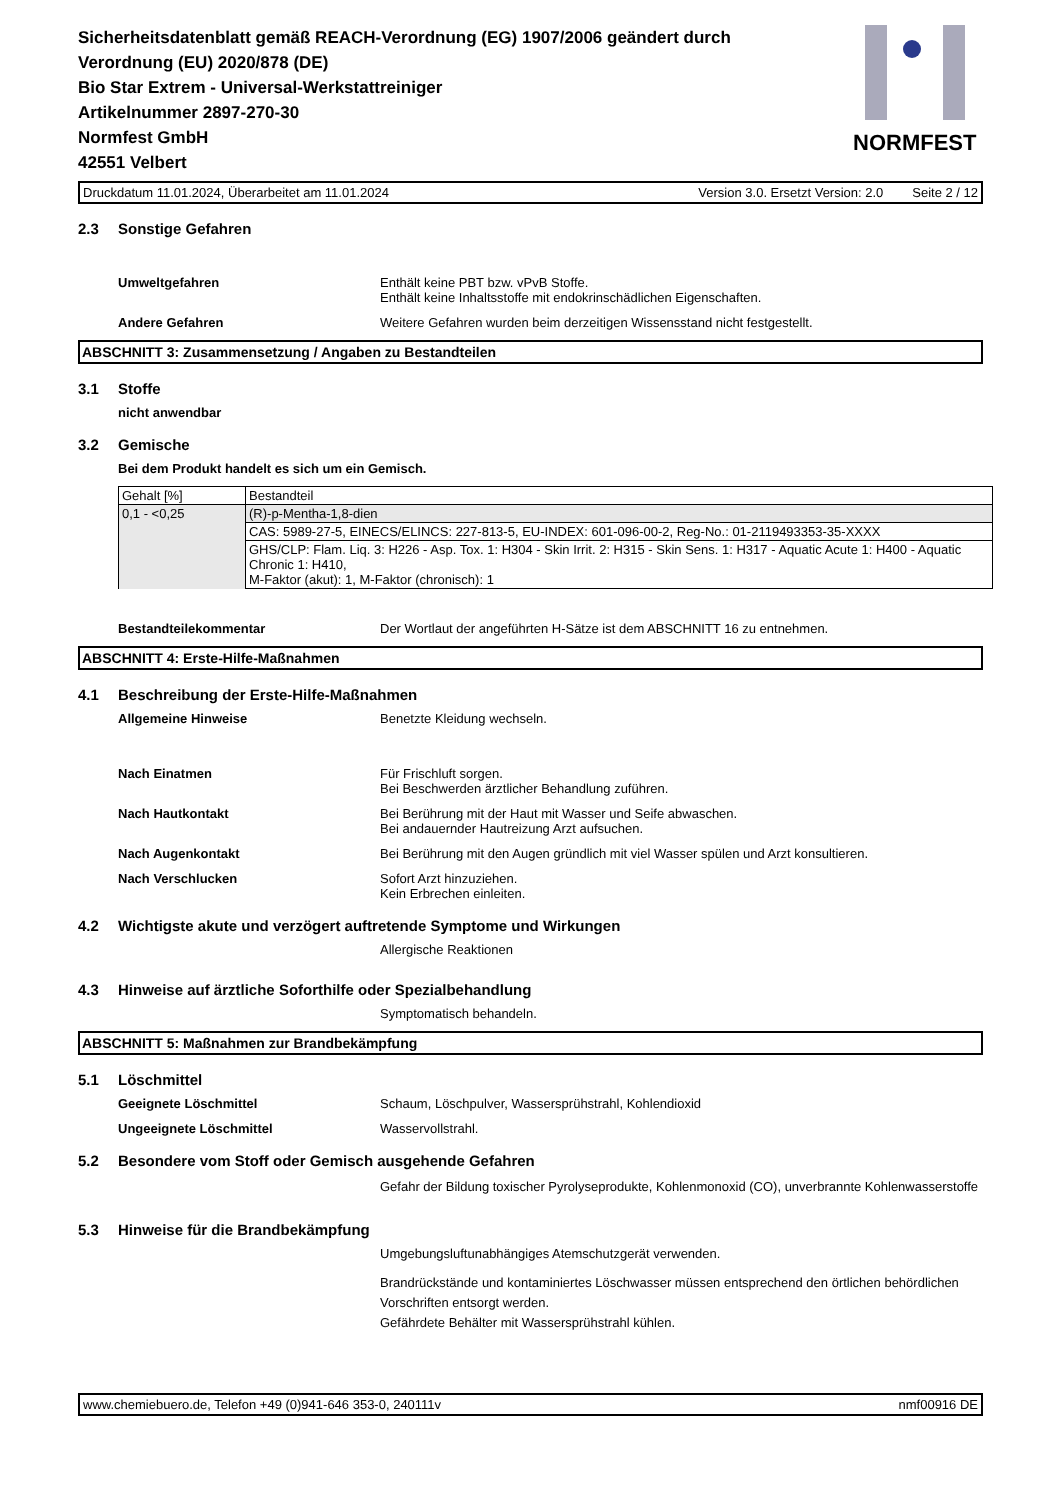Sicherheitsdatenblatt gemäß REACH-Verordnung (EG) 1907/2006 geändert durch
Verordnung (EU) 2020/878 (DE)
Bio Star Extrem - Universal-Werkstattreiniger
Artikelnummer 2897-270-30
Normfest GmbH
42551 Velbert
NORMFEST
Druckdatum 11.01.2024, Überarbeitet am 11.01.2024 Version 3.0. Ersetzt Version: 2.0 Seite 2 / 12
2.3 Sonstige Gefahren
Umweltgefahren Enthält keine PBT bzw. vPvB Stoffe.
Enthält keine Inhaltsstoffe mit endokrinschädlichen Eigenschaften.
Andere Gefahren Weitere Gefahren wurden beim derzeitigen Wissensstand nicht festgestellt.
ABSCHNITT 3: Zusammensetzung / Angaben zu Bestandteilen
3.1 Stoffe
nicht anwendbar
3.2 Gemische
Bei dem Produkt handelt es sich um ein Gemisch.
| Gehalt [%] | Bestandteil |
| 0,1 - <0,25 | (R)-p-Mentha-1,8-dien |
| | CAS: 5989-27-5, EINECS/ELINCS: 227-813-5, EU-INDEX: 601-096-00-2, Reg-No.: 01-2119493353-35-XXXX |
| | GHS/CLP: Flam. Liq. 3: H226 - Asp. Tox. 1: H304 - Skin Irrit. 2: H315 - Skin Sens. 1: H317 - Aquatic Acute 1: H400 - Aquatic Chronic 1: H410, M-Faktor (akut): 1, M-Faktor (chronisch): 1 |
Bestandteilekommentar Der Wortlaut der angeführten H-Sätze ist dem ABSCHNITT 16 zu entnehmen.
ABSCHNITT 4: Erste-Hilfe-Maßnahmen
4.1 Beschreibung der Erste-Hilfe-Maßnahmen
Allgemeine Hinweise Benetzte Kleidung wechseln.
Nach Einatmen Für Frischluft sorgen.
Bei Beschwerden ärztlicher Behandlung zuführen.
Nach Hautkontakt Bei Berührung mit der Haut mit Wasser und Seife abwaschen.
Bei andauernder Hautreizung Arzt aufsuchen.
Nach Augenkontakt Bei Berührung mit den Augen gründlich mit viel Wasser spülen und Arzt konsultieren.
Nach Verschlucken Sofort Arzt hinzuziehen.
Kein Erbrechen einleiten.
4.2 Wichtigste akute und verzögert auftretende Symptome und Wirkungen
Allergische Reaktionen
4.3 Hinweise auf ärztliche Soforthilfe oder Spezialbehandlung
Symptomatisch behandeln.
ABSCHNITT 5: Maßnahmen zur Brandbekämpfung
5.1 Löschmittel
Geeignete Löschmittel Schaum, Löschpulver, Wassersprühstrahl, Kohlendioxid
Ungeeignete Löschmittel Wasservollstrahl.
5.2 Besondere vom Stoff oder Gemisch ausgehende Gefahren
Gefahr der Bildung toxischer Pyrolyseprodukte, Kohlenmonoxid (CO), unverbrannte Kohlenwasserstoffe
5.3 Hinweise für die Brandbekämpfung
Umgebungsluftunabhängiges Atemschutzgerät verwenden.
Brandrückstände und kontaminiertes Löschwasser müssen entsprechend den örtlichen behördlichen Vorschriften entsorgt werden.
Gefährdete Behälter mit Wassersprühstrahl kühlen.
www.chemiebuero.de, Telefon +49 (0)941-646 353-0, 240111v nmf00916 DE